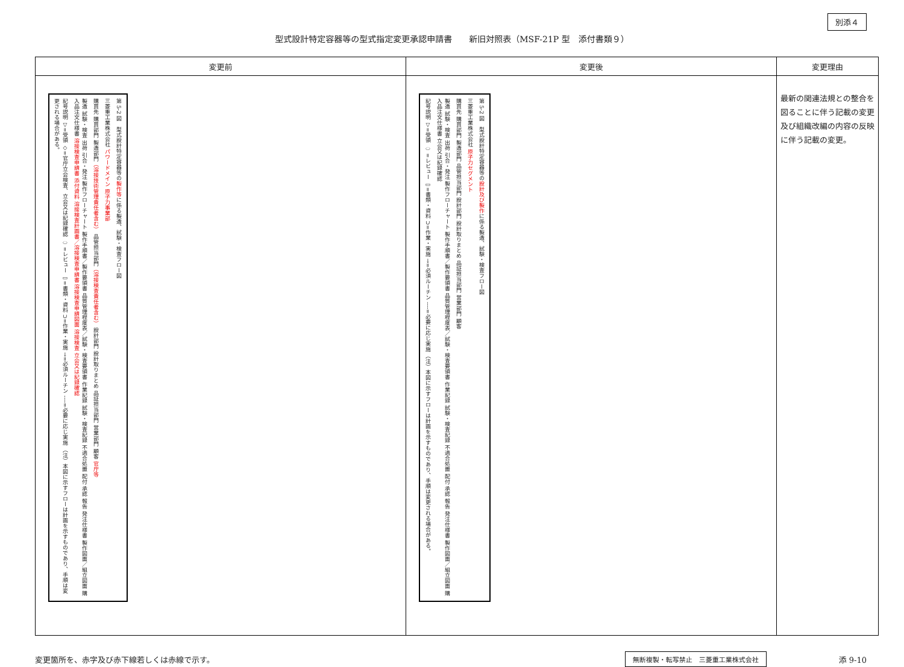別添４
型式設計特定容器等の型式指定変更承認申請書　　新旧対照表（MSF-21P 型　添付書類９）
| 変更前 | 変更後 | 変更理由 |
| --- | --- | --- |
| 第 5-2 図 型式設計特定容器等の 製作等 に係る製造、試験・検査フロー図 三菱重工業株式会社 パワードメイン 原子力事業部 購買先 購買部門 製造部門 （溶接技術管理責任者含む） 品管担当部門 （溶接検査責任者含む） 設計部門 設計取りまとめ 品証担当部門 営業部門 顧客 官庁等 製造 試験・検査 出荷 引合・発注 製作フローチャート 製作手順書／製作要領書 品質管理程度表／試験・検査要領書 作業記録 試験・検査記録 不適合処置 配付 承認 報告 発注仕様書 製作図面／組立図面 購入品注文仕様書 溶接検査申請書 添付資料 溶接検査計画書／溶接検査申請書 溶接検査申請図面 溶接検査 立会又は記録確認 記号説明 ▽=受領 ◇=官庁立会検査、立会又は記録確認 ⬭=レビュー ▭=書類・資料 ⊃=作業・実施 →=必須ルーチン ----=必要に応じ実施 （注）本図に示すフローは計画を示すものであり、手順は変更される場合がある。 | 第 5-2 図 型式設計特定容器等の 設計及び製作 に係る製造、試験・検査フロー図 三菱重工業株式会社 原子力セグメント 購買先 購買部門 製造部門 品管担当部門 設計部門 設計取りまとめ 品証担当部門 営業部門 顧客 製造 試験・検査 出荷 引合・発注 製作フローチャート 製作手順書／製作要領書 品質管理程度表／試験・検査要領書 作業記録 試験・検査記録 不適合処置 配付 承認 報告 発注仕様書 製作図面／組立図面 購入品注文仕様書 立会又は記録確認 記号説明 ▽=受領 ⬭=レビュー ▭=書類・資料 ⊃=作業・実施 →=必須ルーチン ----=必要に応じ実施 （注）本図に示すフローは計画を示すものであり、手順は変更される場合がある。 | 最新の関連法規との整合を図ることに伴う記載の変更及び組織改編の内容の反映に伴う記載の変更。 |
変更箇所を、赤字及び赤下線若しくは赤線で示す。 無断複製・転写禁止　三菱重工業株式会社 添 9-10